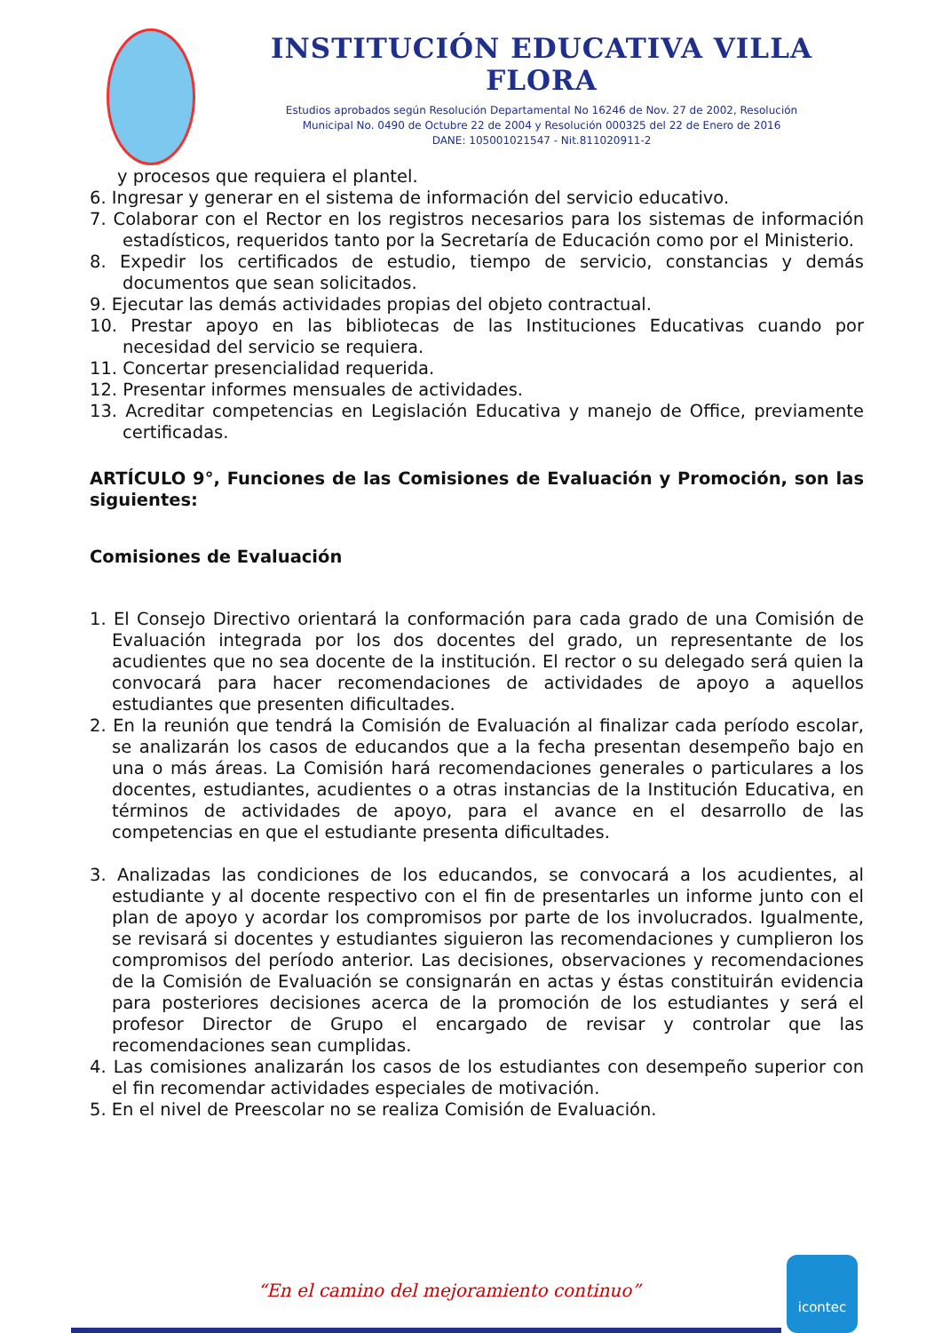INSTITUCIÓN EDUCATIVA VILLA FLORA
Estudios aprobados según Resolución Departamental No 16246 de Nov. 27 de 2002, Resolución
Municipal No. 0490 de Octubre 22 de 2004 y Resolución 000325 del 22 de Enero de 2016
DANE: 105001021547 - Nit.811020911-2
y procesos que requiera el plantel.
6. Ingresar y generar en el sistema de información del servicio educativo.
7. Colaborar con el Rector en los registros necesarios para los sistemas de información estadísticos, requeridos tanto por la Secretaría de Educación como por el Ministerio.
8. Expedir los certificados de estudio, tiempo de servicio, constancias y demás documentos que sean solicitados.
9. Ejecutar las demás actividades propias del objeto contractual.
10. Prestar apoyo en las bibliotecas de las Instituciones Educativas cuando por necesidad del servicio se requiera.
11. Concertar presencialidad requerida.
12. Presentar informes mensuales de actividades.
13. Acreditar competencias en Legislación Educativa y manejo de Office, previamente certificadas.
ARTÍCULO 9°, Funciones de las Comisiones de Evaluación y Promoción, son las siguientes:
Comisiones de Evaluación
1. El Consejo Directivo orientará la conformación para cada grado de una Comisión de Evaluación integrada por los dos docentes del grado, un representante de los acudientes que no sea docente de la institución. El rector o su delegado será quien la convocará para hacer recomendaciones de actividades de apoyo a aquellos estudiantes que presenten dificultades.
2. En la reunión que tendrá la Comisión de Evaluación al finalizar cada período escolar, se analizarán los casos de educandos que a la fecha presentan desempeño bajo en una o más áreas. La Comisión hará recomendaciones generales o particulares a los docentes, estudiantes, acudientes o a otras instancias de la Institución Educativa, en términos de actividades de apoyo, para el avance en el desarrollo de las competencias en que el estudiante presenta dificultades.
3. Analizadas las condiciones de los educandos, se convocará a los acudientes, al estudiante y al docente respectivo con el fin de presentarles un informe junto con el plan de apoyo y acordar los compromisos por parte de los involucrados. Igualmente, se revisará si docentes y estudiantes siguieron las recomendaciones y cumplieron los compromisos del período anterior. Las decisiones, observaciones y recomendaciones de la Comisión de Evaluación se consignarán en actas y éstas constituirán evidencia para posteriores decisiones acerca de la promoción de los estudiantes y será el profesor Director de Grupo el encargado de revisar y controlar que las recomendaciones sean cumplidas.
4. Las comisiones analizarán los casos de los estudiantes con desempeño superior con el fin recomendar actividades especiales de motivación.
5. En el nivel de Preescolar no se realiza Comisión de Evaluación.
“En el camino del mejoramiento continuo”
icontec